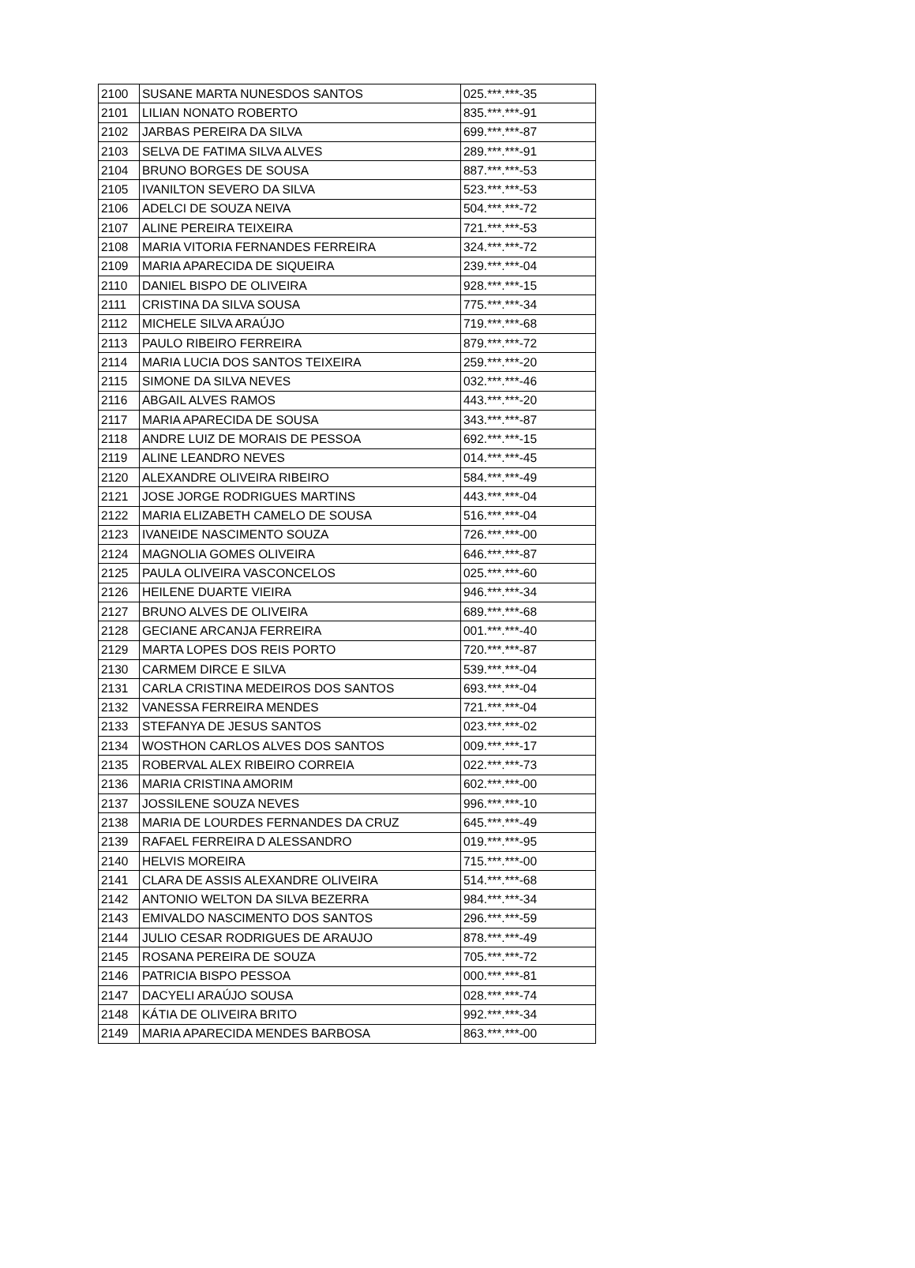| 2100 | SUSANE MARTA NUNESDOS SANTOS | 025.***.***-35 |
| 2101 | LILIAN NONATO ROBERTO | 835.***.***-91 |
| 2102 | JARBAS PEREIRA DA SILVA | 699.***.***-87 |
| 2103 | SELVA DE FATIMA SILVA ALVES | 289.***.***-91 |
| 2104 | BRUNO BORGES DE SOUSA | 887.***.***-53 |
| 2105 | IVANILTON SEVERO DA SILVA | 523.***.***-53 |
| 2106 | ADELCI DE SOUZA NEIVA | 504.***.***-72 |
| 2107 | ALINE PEREIRA TEIXEIRA | 721.***.***-53 |
| 2108 | MARIA VITORIA FERNANDES FERREIRA | 324.***.***-72 |
| 2109 | MARIA APARECIDA DE SIQUEIRA | 239.***.***-04 |
| 2110 | DANIEL BISPO DE OLIVEIRA | 928.***.***-15 |
| 2111 | CRISTINA DA SILVA SOUSA | 775.***.***-34 |
| 2112 | MICHELE SILVA ARAÚJO | 719.***.***-68 |
| 2113 | PAULO RIBEIRO FERREIRA | 879.***.***-72 |
| 2114 | MARIA LUCIA DOS SANTOS TEIXEIRA | 259.***.***-20 |
| 2115 | SIMONE DA SILVA NEVES | 032.***.***-46 |
| 2116 | ABGAIL ALVES RAMOS | 443.***.***-20 |
| 2117 | MARIA APARECIDA DE SOUSA | 343.***.***-87 |
| 2118 | ANDRE LUIZ DE MORAIS DE PESSOA | 692.***.***-15 |
| 2119 | ALINE LEANDRO NEVES | 014.***.***-45 |
| 2120 | ALEXANDRE OLIVEIRA RIBEIRO | 584.***.***-49 |
| 2121 | JOSE JORGE RODRIGUES MARTINS | 443.***.***-04 |
| 2122 | MARIA ELIZABETH CAMELO DE SOUSA | 516.***.***-04 |
| 2123 | IVANEIDE NASCIMENTO SOUZA | 726.***.***-00 |
| 2124 | MAGNOLIA GOMES OLIVEIRA | 646.***.***-87 |
| 2125 | PAULA OLIVEIRA VASCONCELOS | 025.***.***-60 |
| 2126 | HEILENE DUARTE VIEIRA | 946.***.***-34 |
| 2127 | BRUNO ALVES DE OLIVEIRA | 689.***.***-68 |
| 2128 | GECIANE ARCANJA FERREIRA | 001.***.***-40 |
| 2129 | MARTA LOPES DOS REIS PORTO | 720.***.***-87 |
| 2130 | CARMEM DIRCE E SILVA | 539.***.***-04 |
| 2131 | CARLA CRISTINA MEDEIROS DOS SANTOS | 693.***.***-04 |
| 2132 | VANESSA FERREIRA MENDES | 721.***.***-04 |
| 2133 | STEFANYA DE JESUS SANTOS | 023.***.***-02 |
| 2134 | WOSTHON CARLOS ALVES DOS SANTOS | 009.***.***-17 |
| 2135 | ROBERVAL ALEX RIBEIRO CORREIA | 022.***.***-73 |
| 2136 | MARIA CRISTINA AMORIM | 602.***.***-00 |
| 2137 | JOSSILENE SOUZA NEVES | 996.***.***-10 |
| 2138 | MARIA DE LOURDES FERNANDES DA CRUZ | 645.***.***-49 |
| 2139 | RAFAEL FERREIRA D ALESSANDRO | 019.***.***-95 |
| 2140 | HELVIS MOREIRA | 715.***.***-00 |
| 2141 | CLARA DE ASSIS ALEXANDRE OLIVEIRA | 514.***.***-68 |
| 2142 | ANTONIO WELTON DA SILVA BEZERRA | 984.***.***-34 |
| 2143 | EMIVALDO NASCIMENTO DOS SANTOS | 296.***.***-59 |
| 2144 | JULIO CESAR RODRIGUES DE ARAUJO | 878.***.***-49 |
| 2145 | ROSANA PEREIRA DE SOUZA | 705.***.***-72 |
| 2146 | PATRICIA BISPO PESSOA | 000.***.***-81 |
| 2147 | DACYELI ARAÚJO SOUSA | 028.***.***-74 |
| 2148 | KÁTIA DE OLIVEIRA BRITO | 992.***.***-34 |
| 2149 | MARIA APARECIDA MENDES BARBOSA | 863.***.***-00 |